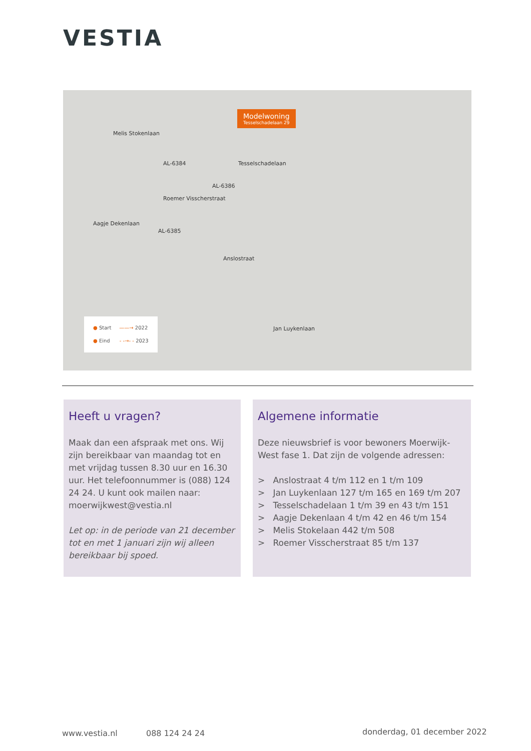VESTIA
Modelwoning
Tesselschadelaan 29
AL-6384
AL-6386
AL-6385
Melis Stokenlaan
Roemer Visscherstraat
Tesselschadelaan
Aagje Dekenlaan
Anslostraat
Jan Luykenlaan
● Start ——→ 2022
● Eind - -→- - 2023
Heeft u vragen?
Maak dan een afspraak met ons. Wij zijn bereikbaar van maandag tot en met vrijdag tussen 8.30 uur en 16.30 uur. Het telefoonnummer is (088) 124 24 24. U kunt ook mailen naar: moerwijkwest@vestia.nl
Let op: in de periode van 21 december tot en met 1 januari zijn wij alleen bereikbaar bij spoed.
Algemene informatie
Deze nieuwsbrief is voor bewoners Moerwijk-West fase 1. Dat zijn de volgende adressen:
> Anslostraat 4 t/m 112 en 1 t/m 109
> Jan Luykenlaan 127 t/m 165 en 169 t/m 207
> Tesselschadelaan 1 t/m 39 en 43 t/m 151
> Aagje Dekenlaan 4 t/m 42 en 46 t/m 154
> Melis Stokelaan 442 t/m 508
> Roemer Visscherstraat 85 t/m 137
www.vestia.nl 088 124 24 24 donderdag, 01 december 2022